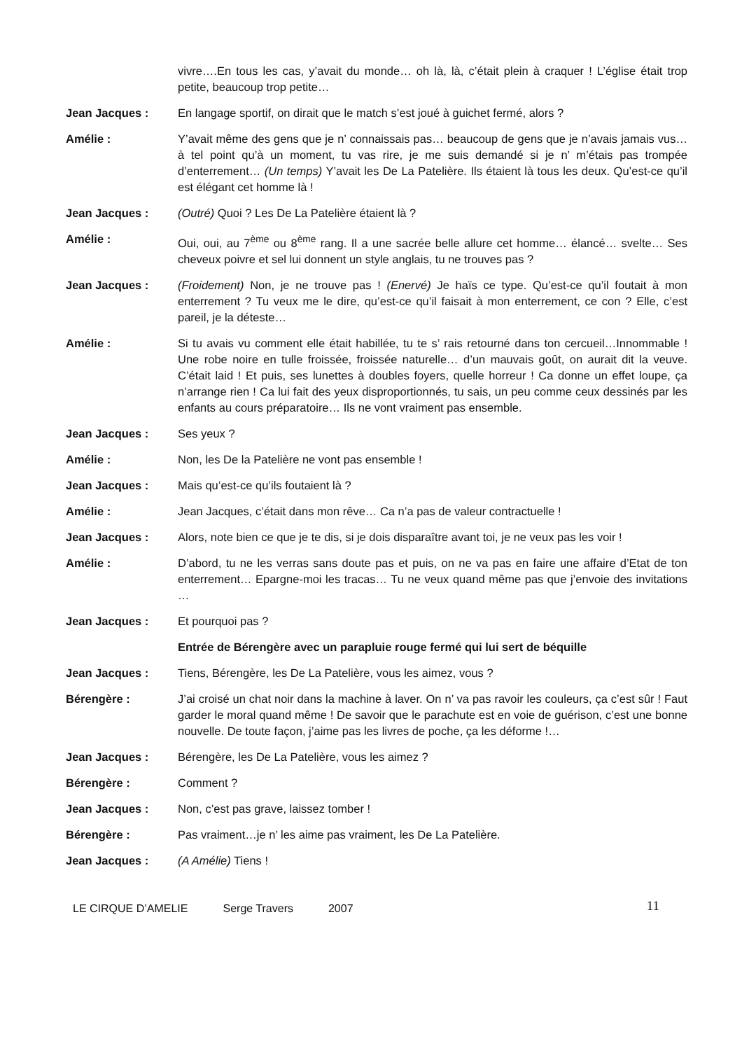vivre….En tous les cas, y’avait du monde… oh là, là, c’était plein à craquer ! L’église était trop petite, beaucoup trop petite…
Jean Jacques : En langage sportif, on dirait que le match s’est joué à guichet fermé, alors ?
Amélie : Y’avait même des gens que je n’ connaissais pas… beaucoup de gens que je n’avais jamais vus… à tel point qu’à un moment, tu vas rire, je me suis demandé si je n’ m’étais pas trompée d’enterrement… (Un temps) Y’avait les De La Patelière. Ils étaient là tous les deux. Qu’est-ce qu’il est élégant cet homme là !
Jean Jacques : (Outré) Quoi ? Les De La Patelière étaient là ?
Amélie : Oui, oui, au 7<sup>ème</sup> ou 8<sup>ème</sup> rang. Il a une sacrée belle allure cet homme… élancé… svelte… Ses cheveux poivre et sel lui donnent un style anglais, tu ne trouves pas ?
Jean Jacques : (Froidement) Non, je ne trouve pas ! (Enervé) Je haïs ce type. Qu’est-ce qu’il foutait à mon enterrement ? Tu veux me le dire, qu’est-ce qu’il faisait à mon enterrement, ce con ? Elle, c’est pareil, je la déteste…
Amélie : Si tu avais vu comment elle était habillée, tu te s’ rais retourné dans ton cercueil…Innommable ! Une robe noire en tulle froissée, froissée naturelle… d’un mauvais goût, on aurait dit la veuve. C’était laid ! Et puis, ses lunettes à doubles foyers, quelle horreur ! Ca donne un effet loupe, ça n’arrange rien ! Ca lui fait des yeux disproportionnés, tu sais, un peu comme ceux dessinés par les enfants au cours préparatoire… Ils ne vont vraiment pas ensemble.
Jean Jacques : Ses yeux ?
Amélie : Non, les De la Patelière ne vont pas ensemble !
Jean Jacques : Mais qu’est-ce qu’ils foutaient là ?
Amélie : Jean Jacques, c’était dans mon rêve… Ca n’a pas de valeur contractuelle !
Jean Jacques : Alors, note bien ce que je te dis, si je dois disparaître avant toi, je ne veux pas les voir !
Amélie : D’abord, tu ne les verras sans doute pas et puis, on ne va pas en faire une affaire d’Etat de ton enterrement… Epargne-moi les tracas… Tu ne veux quand même pas que j’envoie des invitations …
Jean Jacques : Et pourquoi pas ?
Entrée de Bérengère avec un parapluie rouge fermé qui lui sert de béquille
Jean Jacques : Tiens, Bérengère, les De La Patelière, vous les aimez, vous ?
Bérengère : J’ai croisé un chat noir dans la machine à laver. On n’ va pas ravoir les couleurs, ça c’est sûr ! Faut garder le moral quand même ! De savoir que le parachute est en voie de guérison, c’est une bonne nouvelle. De toute façon, j’aime pas les livres de poche, ça les déforme !…
Jean Jacques : Bérengère, les De La Patelière, vous les aimez ?
Bérengère : Comment ?
Jean Jacques : Non, c’est pas grave, laissez tomber !
Bérengère : Pas vraiment…je n’ les aime pas vraiment, les De La Patelière.
Jean Jacques : (A Amélie) Tiens !
LE CIRQUE D’AMELIE Serge Travers 2007
11